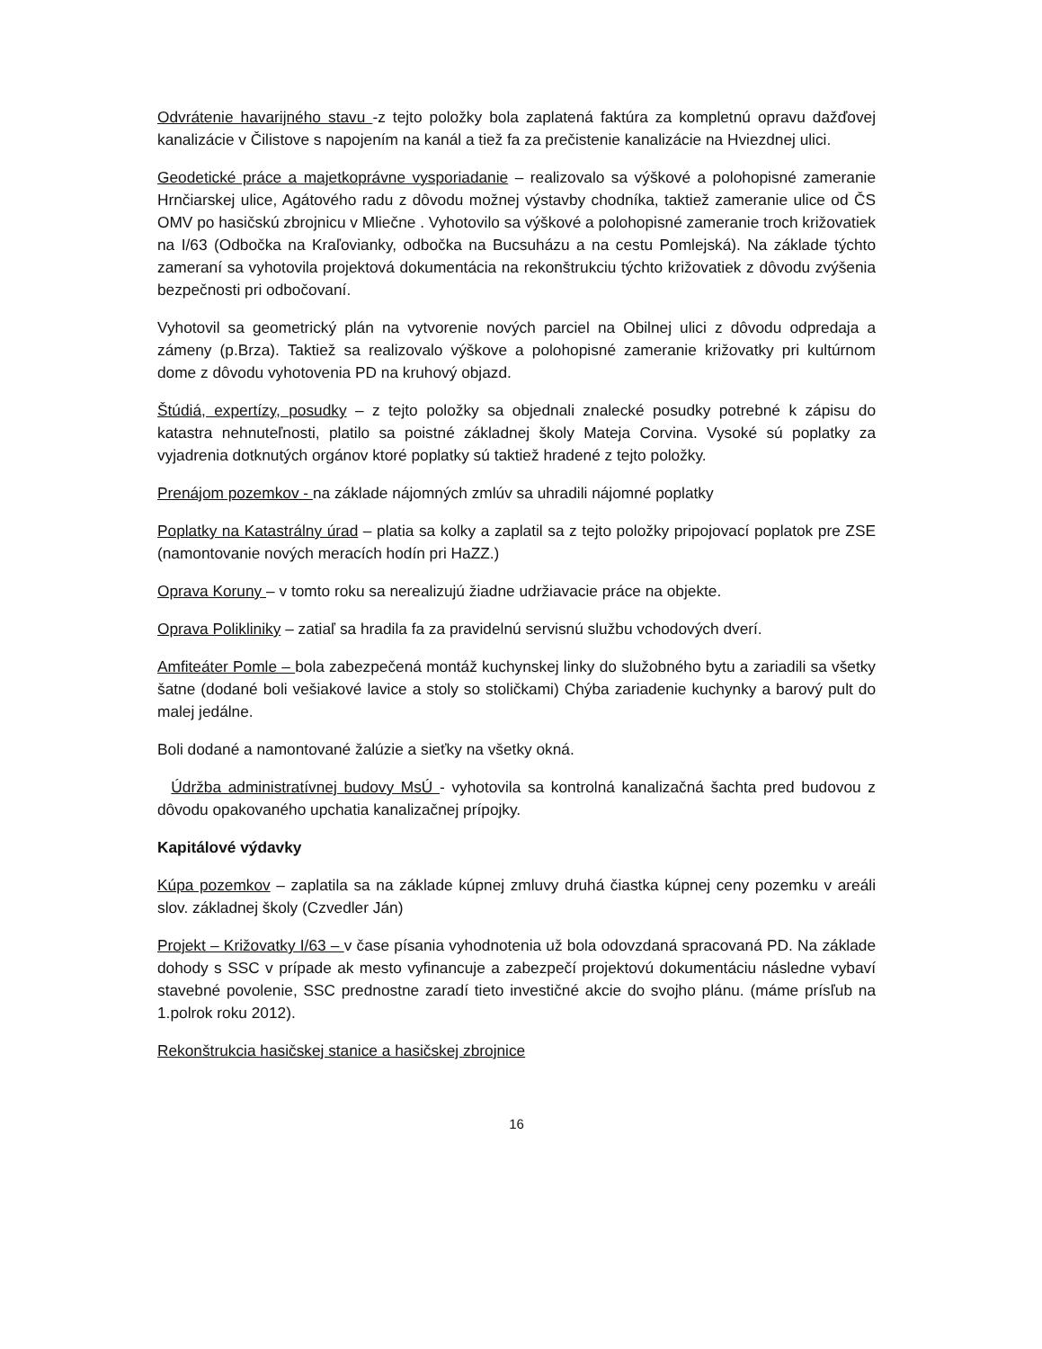Odvrátenie havarijného stavu -z tejto položky bola zaplatená faktúra za kompletnú opravu dažďovej kanalizácie v Čilistove s napojením na kanál a tiež fa za prečistenie kanalizácie na Hviezdnej ulici.
Geodetické práce a majetkoprávne vysporiadanie – realizovalo sa výškové a polohopisné zameranie Hrnčiarskej ulice, Agátového radu z dôvodu možnej výstavby chodníka, taktiež zameranie ulice od ČS OMV po hasičskú zbrojnicu v Mliečne . Vyhotovilo sa výškové a polohopisné zameranie troch križovatiek na I/63 (Odbočka na Kraľovianky, odbočka na Bucsuházu a na cestu Pomlejská). Na základe týchto zameraní sa vyhotovila projektová dokumentácia na rekonštrukciu týchto križovatiek z dôvodu zvýšenia bezpečnosti pri odbočovaní.
Vyhotovil sa geometrický plán na vytvorenie nových parciel na Obilnej ulici z dôvodu odpredaja a zámeny (p.Brza). Taktiež sa realizovalo výškove a polohopisné zameranie križovatky pri kultúrnom dome z dôvodu vyhotovenia PD na kruhový objazd.
Štúdiá, expertízy, posudky – z tejto položky sa objednali znalecké posudky potrebné k zápisu do katastra nehnuteľnosti, platilo sa poistné základnej školy Mateja Corvina. Vysoké sú poplatky za vyjadrenia dotknutých orgánov ktoré poplatky sú taktiež hradené z tejto položky.
Prenájom pozemkov - na základe nájomných zmlúv sa uhradili nájomné poplatky
Poplatky na Katastrálny úrad – platia sa kolky a zaplatil sa z tejto položky pripojovací poplatok pre ZSE (namontovanie nových meracích hodín pri HaZZ.)
Oprava Koruny – v tomto roku sa nerealizujú žiadne udržiavacie práce na objekte.
Oprava Polikliniky – zatiaľ sa hradila fa za pravidelnú servisnú službu vchodových dverí.
Amfiteáter Pomle – bola zabezpečená montáž kuchynskej linky do služobného bytu a zariadili sa všetky šatne (dodané boli vešiakové lavice a stoly so stoličkami) Chýba zariadenie kuchynky a barový pult do malej jedálne.
Boli dodané a namontované žalúzie a sieťky na všetky okná.
Údržba administratívnej budovy MsÚ - vyhotovila sa kontrolná kanalizačná šachta pred budovou z dôvodu opakovaného upchatia kanalizačnej prípojky.
Kapitálové výdavky
Kúpa pozemkov – zaplatila sa na základe kúpnej zmluvy druhá čiastka kúpnej ceny pozemku v areáli slov. základnej školy (Czvedler Ján)
Projekt – Križovatky I/63 – v čase písania vyhodnotenia už bola odovzdaná spracovaná PD. Na základe dohody s SSC v prípade ak mesto vyfinancuje a zabezpečí projektovú dokumentáciu následne vybaví stavebné povolenie, SSC prednostne zaradí tieto investičné akcie do svojho plánu. (máme prísľub na 1.polrok roku 2012).
Rekonštrukcia hasičskej stanice a hasičskej zbrojnice
16